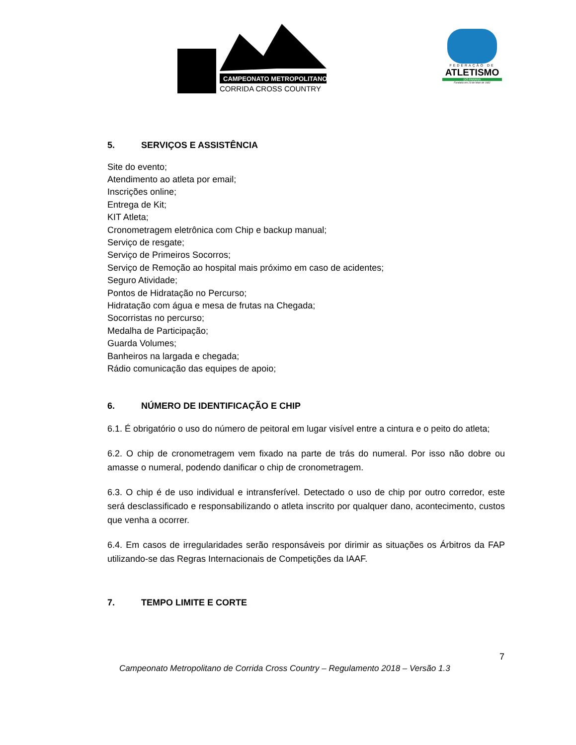CAMPEONATO METROPOLITANO
CORRIDA CROSS COUNTRY
FEDERAÇÃO DE
ATLETISMO
DO PARANÁ
Fundada em 23 de Maio de 1932
5. SERVIÇOS E ASSISTÊNCIA
Site do evento;
Atendimento ao atleta por email;
Inscrições online;
Entrega de Kit;
KIT Atleta;
Cronometragem eletrônica com Chip e backup manual;
Serviço de resgate;
Serviço de Primeiros Socorros;
Serviço de Remoção ao hospital mais próximo em caso de acidentes;
Seguro Atividade;
Pontos de Hidratação no Percurso;
Hidratação com água e mesa de frutas na Chegada;
Socorristas no percurso;
Medalha de Participação;
Guarda Volumes;
Banheiros na largada e chegada;
Rádio comunicação das equipes de apoio;
6. NÚMERO DE IDENTIFICAÇÃO E CHIP
6.1. É obrigatório o uso do número de peitoral em lugar visível entre a cintura e o peito do atleta;
6.2. O chip de cronometragem vem fixado na parte de trás do numeral. Por isso não dobre ou amasse o numeral, podendo danificar o chip de cronometragem.
6.3. O chip é de uso individual e intransferível. Detectado o uso de chip por outro corredor, este será desclassificado e responsabilizando o atleta inscrito por qualquer dano, acontecimento, custos que venha a ocorrer.
6.4. Em casos de irregularidades serão responsáveis por dirimir as situações os Árbitros da FAP utilizando-se das Regras Internacionais de Competições da IAAF.
7. TEMPO LIMITE E CORTE
7
Campeonato Metropolitano de Corrida Cross Country – Regulamento 2018 – Versão 1.3